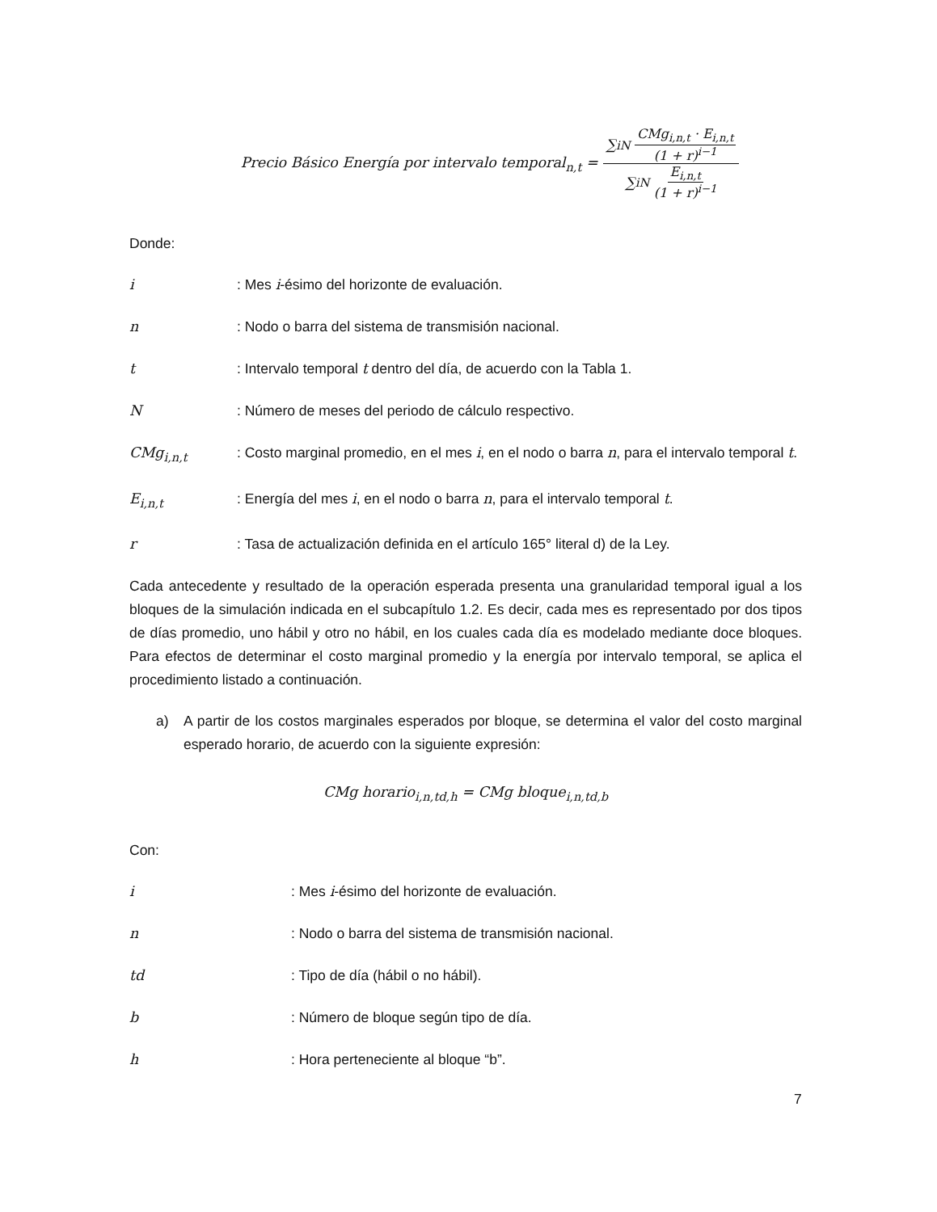Precio Básico Energía por intervalo temporal<sub>n,t</sub> = ∑<sub>i</sub><sup>N</sup> CMg<sub>i,n,t</sub> · E<sub>i,n,t</sub> (1 + r)<sup>i−1</sup> ∑<sub>i</sub><sup>N</sup> E<sub>i,n,t</sub> (1 + r)<sup>i−1</sup>
Donde:
i: Mes i-ésimo del horizonte de evaluación.
n: Nodo o barra del sistema de transmisión nacional.
t: Intervalo temporal t dentro del día, de acuerdo con la Tabla 1.
N: Número de meses del periodo de cálculo respectivo.
CMg<sub>i,n,t</sub>: Costo marginal promedio, en el mes i, en el nodo o barra n, para el intervalo temporal t.
E<sub>i,n,t</sub>: Energía del mes i, en el nodo o barra n, para el intervalo temporal t.
r: Tasa de actualización definida en el artículo 165° literal d) de la Ley.
Cada antecedente y resultado de la operación esperada presenta una granularidad temporal igual a los bloques de la simulación indicada en el subcapítulo 1.2. Es decir, cada mes es representado por dos tipos de días promedio, uno hábil y otro no hábil, en los cuales cada día es modelado mediante doce bloques. Para efectos de determinar el costo marginal promedio y la energía por intervalo temporal, se aplica el procedimiento listado a continuación.
a) A partir de los costos marginales esperados por bloque, se determina el valor del costo marginal esperado horario, de acuerdo con la siguiente expresión:
CMg horario<sub>i,n,td,h</sub> = CMg bloque<sub>i,n,td,b</sub>
Con:
i: Mes i-ésimo del horizonte de evaluación.
n: Nodo o barra del sistema de transmisión nacional.
td: Tipo de día (hábil o no hábil).
b: Número de bloque según tipo de día.
h: Hora perteneciente al bloque “b”.
7